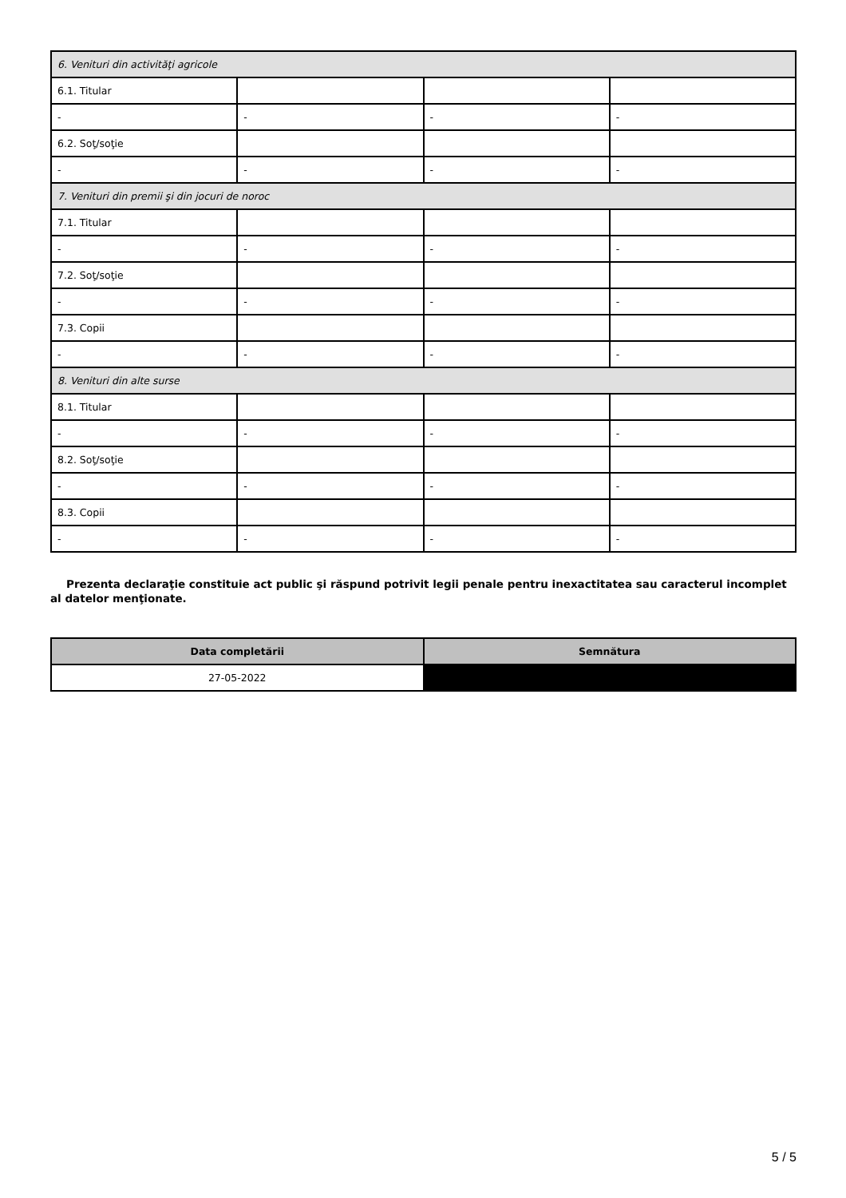| 6. Venituri din activităţi agricole | | | |
| 6.1. Titular | | | |
| - | - | - | - |
| 6.2. Soţ/soţie | | | |
| - | - | - | - |
| 7. Venituri din premii şi din jocuri de noroc | | | |
| 7.1. Titular | | | |
| - | - | - | - |
| 7.2. Soţ/soţie | | | |
| - | - | - | - |
| 7.3. Copii | | | |
| - | - | - | - |
| 8. Venituri din alte surse | | | |
| 8.1. Titular | | | |
| - | - | - | - |
| 8.2. Soţ/soţie | | | |
| - | - | - | - |
| 8.3. Copii | | | |
| - | - | - | - |
Prezenta declaraţie constituie act public şi răspund potrivit legii penale pentru inexactitatea sau caracterul incomplet al datelor menţionate.
| Data completării | Semnătura |
| --- | --- |
| 27-05-2022 | |
5 / 5